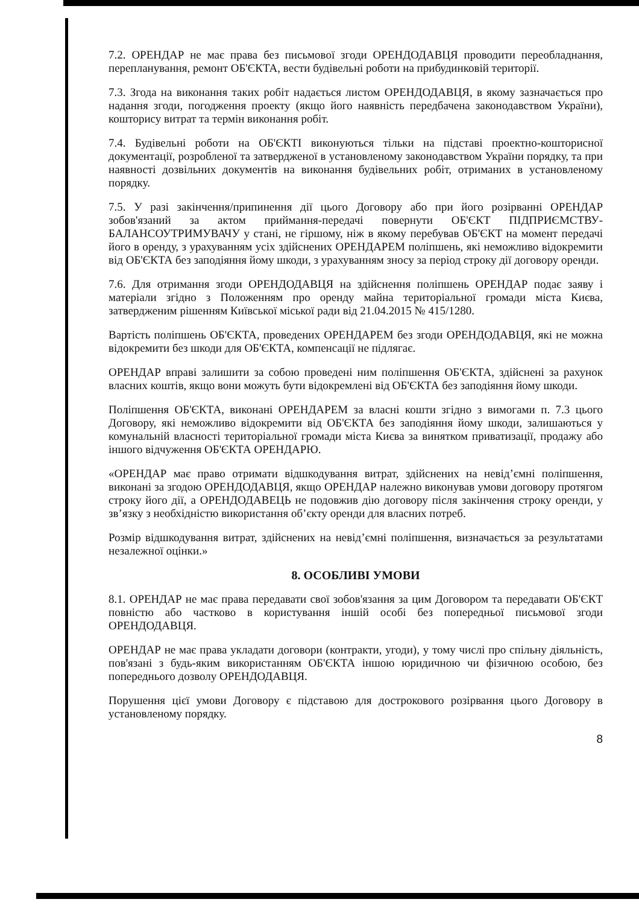7.2. ОРЕНДАР не має права без письмової згоди ОРЕНДОДАВЦЯ проводити переобладнання, перепланування, ремонт ОБ'ЄКТА, вести будівельні роботи на прибудинковій території.
7.3. Згода на виконання таких робіт надається листом ОРЕНДОДАВЦЯ, в якому зазначається про надання згоди, погодження проекту (якщо його наявність передбачена законодавством України), кошторису витрат та термін виконання робіт.
7.4. Будівельні роботи на ОБ'ЄКТІ виконуються тільки на підставі проектно-кошторисної документації, розробленої та затвердженої в установленому законодавством України порядку, та при наявності дозвільних документів на виконання будівельних робіт, отриманих в установленому порядку.
7.5. У разі закінчення/припинення дії цього Договору або при його розірванні ОРЕНДАР зобов'язаний за актом приймання-передачі повернути ОБ'ЄКТ ПІДПРИЄМСТВУ-БАЛАНСОУТРИМУВАЧУ у стані, не гіршому, ніж в якому перебував ОБ'ЄКТ на момент передачі його в оренду, з урахуванням усіх здійснених ОРЕНДАРЕМ поліпшень, які неможливо відокремити від ОБ'ЄКТА без заподіяння йому шкоди, з урахуванням зносу за період строку дії договору оренди.
7.6. Для отримання згоди ОРЕНДОДАВЦЯ на здійснення поліпшень ОРЕНДАР подає заяву і матеріали згідно з Положенням про оренду майна територіальної громади міста Києва, затвердженим рішенням Київської міської ради від 21.04.2015 № 415/1280.
Вартість поліпшень ОБ'ЄКТА, проведених ОРЕНДАРЕМ без згоди ОРЕНДОДАВЦЯ, які не можна відокремити без шкоди для ОБ'ЄКТА, компенсації не підлягає.
ОРЕНДАР вправі залишити за собою проведені ним поліпшення ОБ'ЄКТА, здійснені за рахунок власних коштів, якщо вони можуть бути відокремлені від ОБ'ЄКТА без заподіяння йому шкоди.
Поліпшення ОБ'ЄКТА, виконані ОРЕНДАРЕМ за власні кошти згідно з вимогами п. 7.3 цього Договору, які неможливо відокремити від ОБ'ЄКТА без заподіяння йому шкоди, залишаються у комунальній власності територіальної громади міста Києва за винятком приватизації, продажу або іншого відчуження ОБ'ЄКТА ОРЕНДАРЮ.
«ОРЕНДАР має право отримати відшкодування витрат, здійснених на невід’ємні поліпшення, виконані за згодою ОРЕНДОДАВЦЯ, якщо ОРЕНДАР належно виконував умови договору протягом строку його дії, а ОРЕНДОДАВЕЦЬ не подовжив дію договору після закінчення строку оренди, у зв’язку з необхідністю використання об’єкту оренди для власних потреб.
Розмір відшкодування витрат, здійснених на невід’ємні поліпшення, визначається за результатами незалежної оцінки.»
8. ОСОБЛИВІ УМОВИ
8.1. ОРЕНДАР не має права передавати свої зобов'язання за цим Договором та передавати ОБ'ЄКТ повністю або частково в користування іншій особі без попередньої письмової згоди ОРЕНДОДАВЦЯ.
ОРЕНДАР не має права укладати договори (контракти, угоди), у тому числі про спільну діяльність, пов'язані з будь-яким використанням ОБ'ЄКТА іншою юридичною чи фізичною особою, без попереднього дозволу ОРЕНДОДАВЦЯ.
Порушення цієї умови Договору є підставою для дострокового розірвання цього Договору в установленому порядку.
8